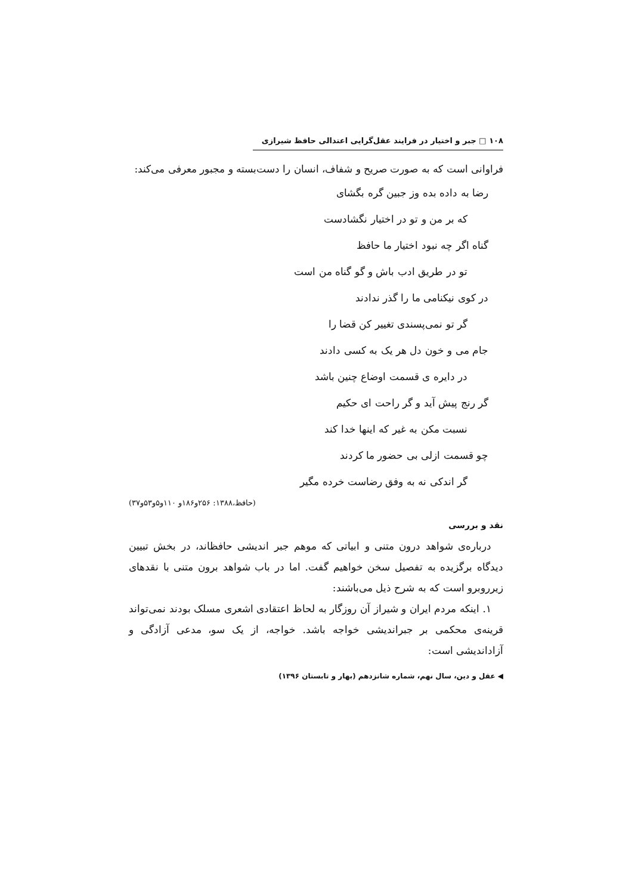۱۰۸ □ جبر و اختیار در فرایند عقل‌گرایی اعتدالی حافظ شیرازی
فراوانی است که به صورت صریح و شفاف، انسان را دست‌بسته و مجبور معرفی می‌کند:
رضا به داده بده وز جبین گره بگشای
که بر من و تو در اختیار نگشادست
گناه اگر چه نبود اختیار ما حافظ
تو در طریق ادب باش و گو گناه من است
در کوی نیکنامی ما را گذر ندادند
گر تو نمی‌پسندی تغییر کن قضا را
جام می و خون دل هر یک به کسی دادند
در دایره ی قسمت اوضاع چنین باشد
گر رنج پیش آید و گر راحت ای حکیم
نسبت مکن به غیر که اینها خدا کند
چو قسمت ازلی بی حضور ما کردند
گر اندکی نه به وفق رضاست خرده مگیر
(حافظ،۱۳۸۸: ۲۵۶و۱۸۶و ۱۱۰و۵و۵۳و۳۷)
نقد و بررسی
درباره‌ی شواهد درون متنی و ابیاتی که موهم جبر اندیشی حافظاند، در بخش تبیین دیدگاه برگزیده به تفصیل سخن خواهیم گفت. اما در باب شواهد برون متنی با نقدهای زیرروبرو است که به شرح ذیل می‌باشند:
۱. اینکه مردم ایران و شیراز آن روزگار به لحاظ اعتقادی اشعری مسلک بودند نمی‌تواند قرینه‌ی محکمی بر جبراندیشی خواجه باشد. خواجه، از یک سو، مدعی آزادگی و آزاداندیشی است:
◀ عقل و دین، سال نهم، شماره شانزدهم (بهار و تابستان ۱۳۹۶)